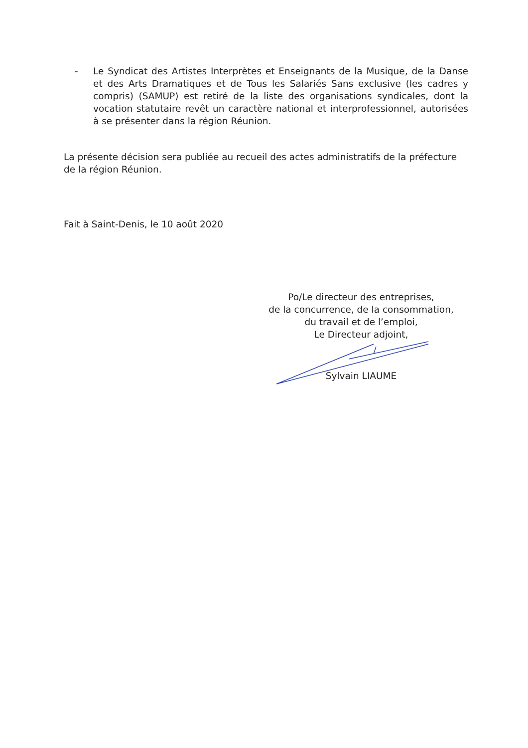- Le Syndicat des Artistes Interprètes et Enseignants de la Musique, de la Danse et des Arts Dramatiques et de Tous les Salariés Sans exclusive (les cadres y compris) (SAMUP) est retiré de la liste des organisations syndicales, dont la vocation statutaire revêt un caractère national et interprofessionnel, autorisées à se présenter dans la région Réunion.
La présente décision sera publiée au recueil des actes administratifs de la préfecture de la région Réunion.
Fait à Saint-Denis, le 10 août 2020
Po/Le directeur des entreprises,
de la concurrence, de la consommation,
du travail et de l’emploi,
Le Directeur adjoint,
Sylvain LIAUME